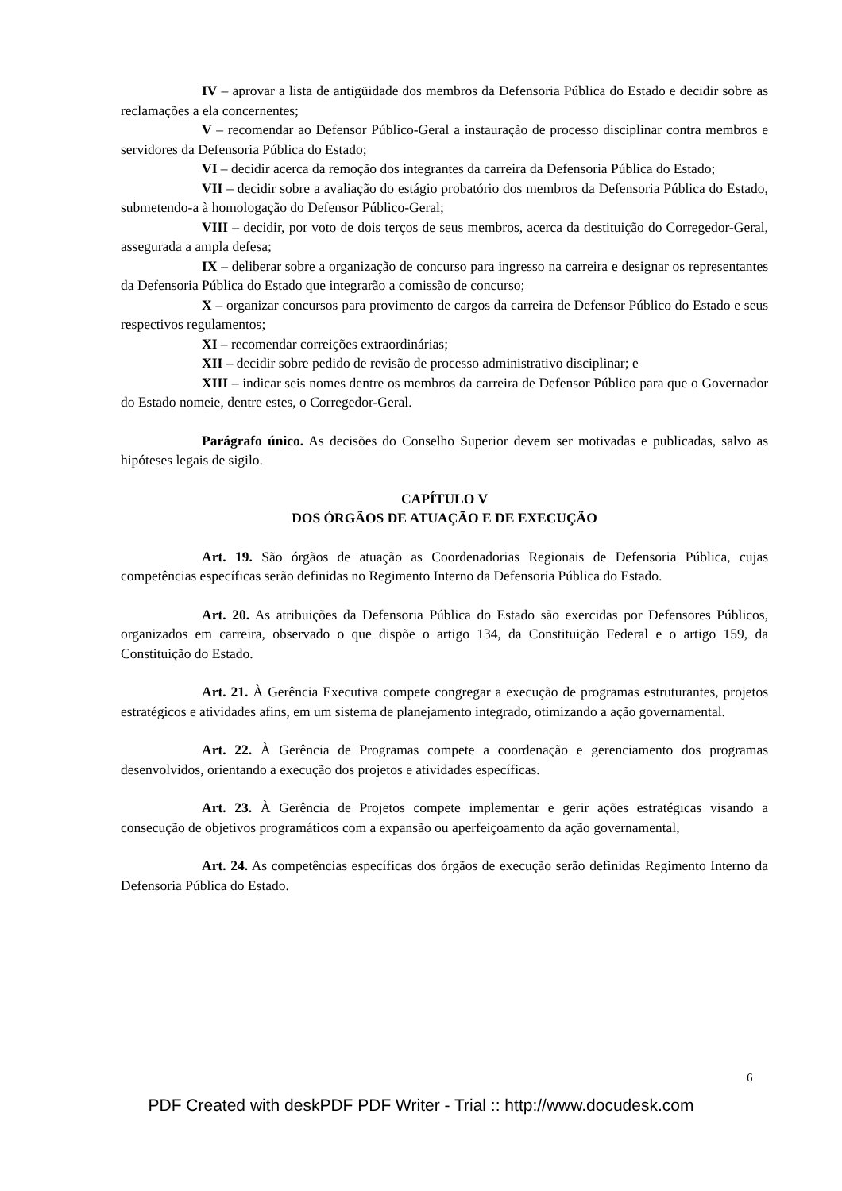IV – aprovar a lista de antigüidade dos membros da Defensoria Pública do Estado e decidir sobre as reclamações a ela concernentes;
V – recomendar ao Defensor Público-Geral a instauração de processo disciplinar contra membros e servidores da Defensoria Pública do Estado;
VI – decidir acerca da remoção dos integrantes da carreira da Defensoria Pública do Estado;
VII – decidir sobre a avaliação do estágio probatório dos membros da Defensoria Pública do Estado, submetendo-a à homologação do Defensor Público-Geral;
VIII – decidir, por voto de dois terços de seus membros, acerca da destituição do Corregedor-Geral, assegurada a ampla defesa;
IX – deliberar sobre a organização de concurso para ingresso na carreira e designar os representantes da Defensoria Pública do Estado que integrarão a comissão de concurso;
X – organizar concursos para provimento de cargos da carreira de Defensor Público do Estado e seus respectivos regulamentos;
XI – recomendar correições extraordinárias;
XII – decidir sobre pedido de revisão de processo administrativo disciplinar; e
XIII – indicar seis nomes dentre os membros da carreira de Defensor Público para que o Governador do Estado nomeie, dentre estes, o Corregedor-Geral.
Parágrafo único. As decisões do Conselho Superior devem ser motivadas e publicadas, salvo as hipóteses legais de sigilo.
CAPÍTULO V
DOS ÓRGÃOS DE ATUAÇÃO E DE EXECUÇÃO
Art. 19. São órgãos de atuação as Coordenadorias Regionais de Defensoria Pública, cujas competências específicas serão definidas no Regimento Interno da Defensoria Pública do Estado.
Art. 20. As atribuições da Defensoria Pública do Estado são exercidas por Defensores Públicos, organizados em carreira, observado o que dispõe o artigo 134, da Constituição Federal e o artigo 159, da Constituição do Estado.
Art. 21. À Gerência Executiva compete congregar a execução de programas estruturantes, projetos estratégicos e atividades afins, em um sistema de planejamento integrado, otimizando a ação governamental.
Art. 22. À Gerência de Programas compete a coordenação e gerenciamento dos programas desenvolvidos, orientando a execução dos projetos e atividades específicas.
Art. 23. À Gerência de Projetos compete implementar e gerir ações estratégicas visando a consecução de objetivos programáticos com a expansão ou aperfeiçoamento da ação governamental,
Art. 24. As competências específicas dos órgãos de execução serão definidas Regimento Interno da Defensoria Pública do Estado.
6
PDF Created with deskPDF PDF Writer - Trial :: http://www.docudesk.com